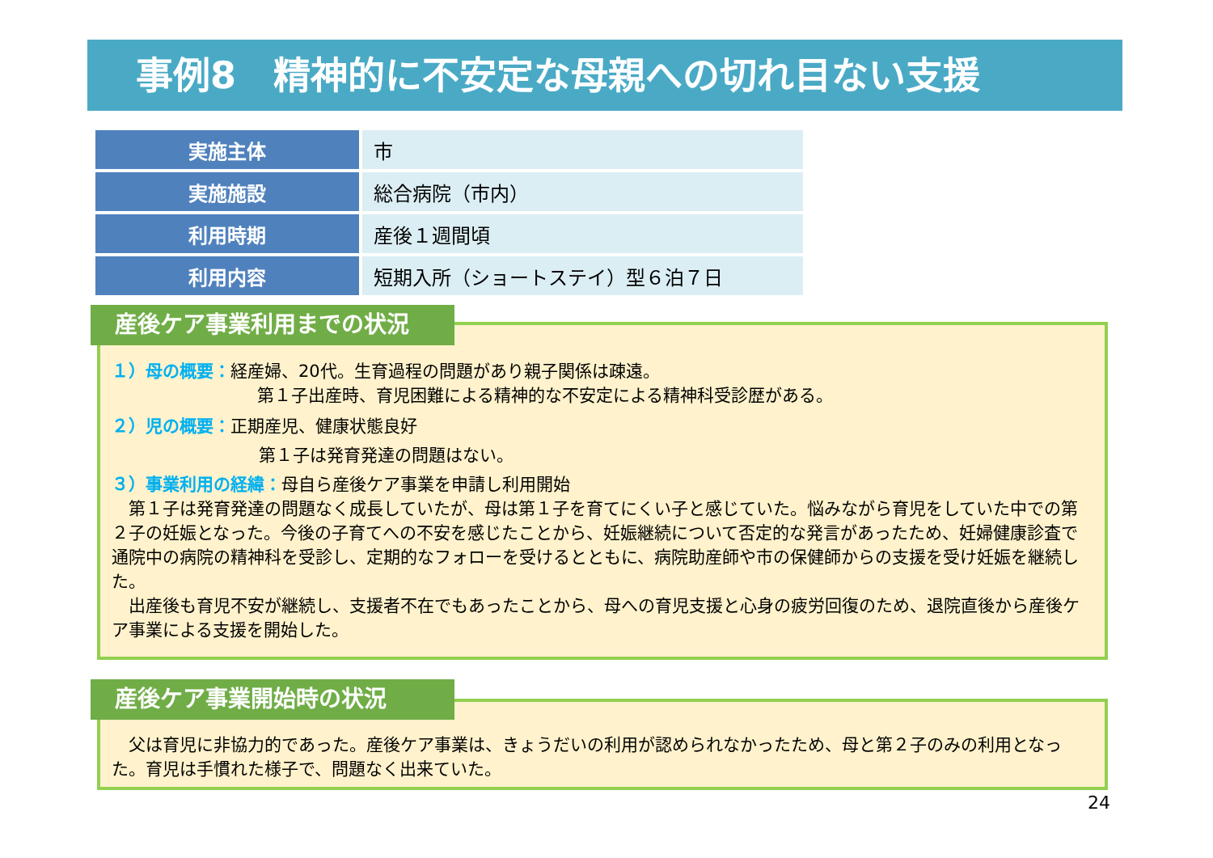事例8　精神的に不安定な母親への切れ目ない支援
| 実施主体 | 市 |
| 実施施設 | 総合病院（市内） |
| 利用時期 | 産後１週間頃 |
| 利用内容 | 短期入所（ショートステイ）型６泊７日 |
１）母の概要：経産婦、20代。生育過程の問題があり親子関係は疎遠。
第１子出産時、育児困難による精神的な不安定による精神科受診歴がある。
２）児の概要：正期産児、健康状態良好
第１子は発育発達の問題はない。
３）事業利用の経緯：母自ら産後ケア事業を申請し利用開始
　第１子は発育発達の問題なく成長していたが、母は第１子を育てにくい子と感じていた。悩みながら育児をしていた中での第２子の妊娠となった。今後の子育てへの不安を感じたことから、妊娠継続について否定的な発言があったため、妊婦健康診査で通院中の病院の精神科を受診し、定期的なフォローを受けるとともに、病院助産師や市の保健師からの支援を受け妊娠を継続した。
　出産後も育児不安が継続し、支援者不在でもあったことから、母への育児支援と心身の疲労回復のため、退院直後から産後ケア事業による支援を開始した。
産後ケア事業利用までの状況
　父は育児に非協力的であった。産後ケア事業は、きょうだいの利用が認められなかったため、母と第２子のみの利用となった。育児は手慣れた様子で、問題なく出来ていた。
産後ケア事業開始時の状況
24